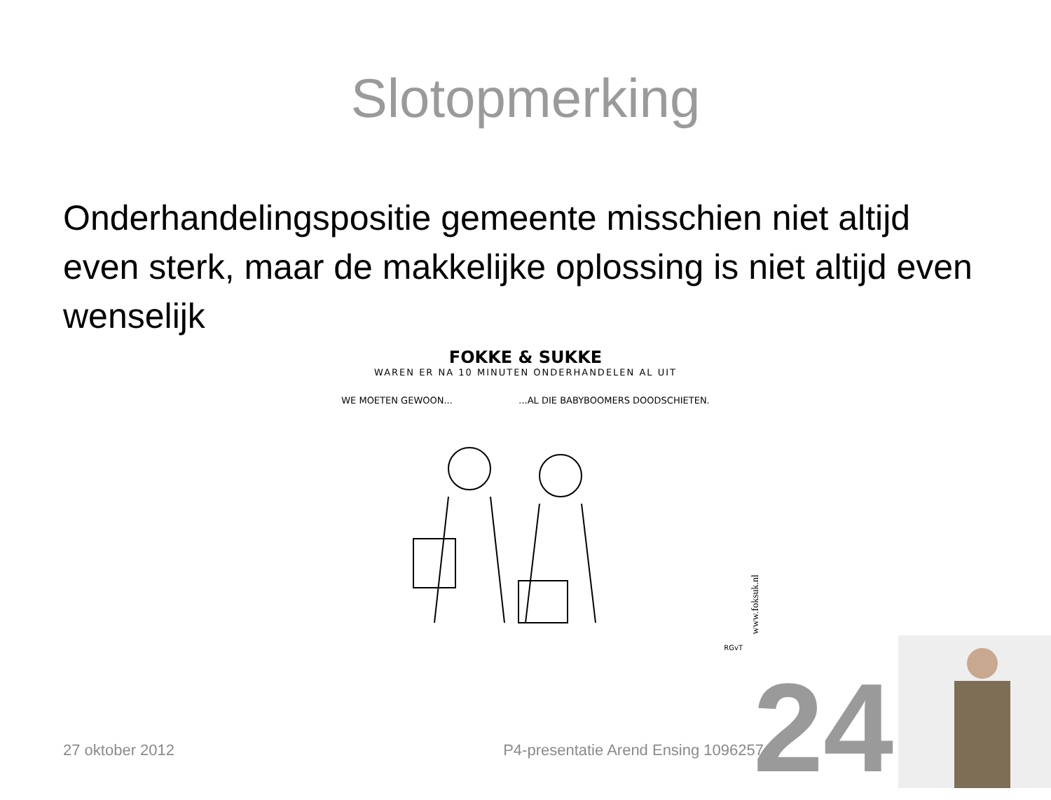Slotopmerking
Onderhandelingspositie gemeente misschien niet altijd even sterk, maar de makkelijke oplossing is niet altijd even wenselijk
FOKKE & SUKKE
WAREN ER NA 10 MINUTEN ONDERHANDELEN AL UIT
WE MOETEN GEWOON... ...AL DIE BABYBOOMERS DOODSCHIETEN.
RGvT
www.foksuk.nl
24
27 oktober 2012 P4-presentatie Arend Ensing 1096257